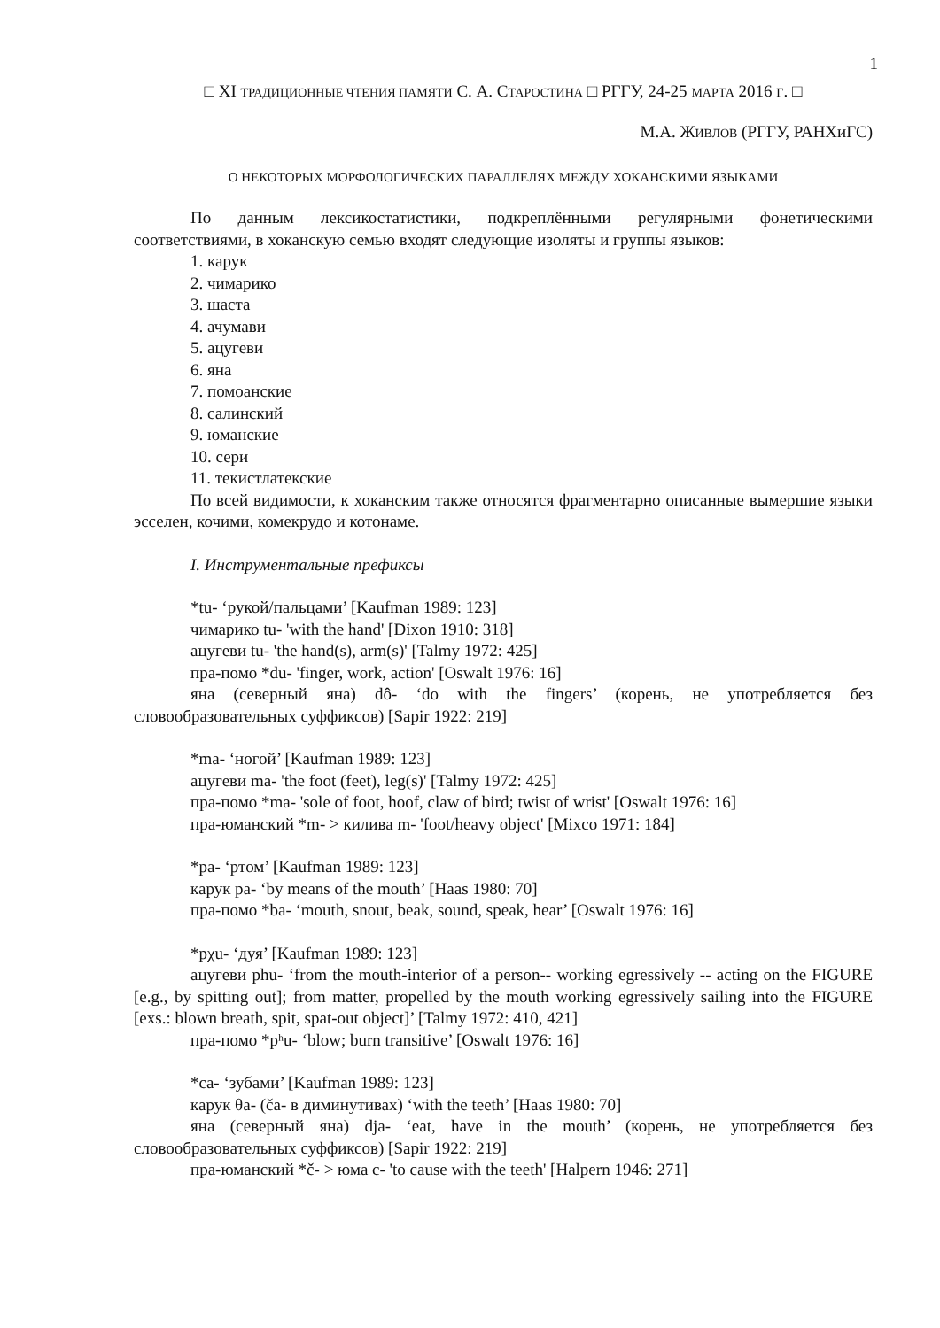1
□ XI ТРАДИЦИОННЫЕ ЧТЕНИЯ ПАМЯТИ С. А. СТАРОСТИНА □ РГГУ, 24-25 МАРТА 2016 Г. □
М.А. ЖИВЛОВ (РГГУ, РАНХиГС)
О НЕКОТОРЫХ МОРФОЛОГИЧЕСКИХ ПАРАЛЛЕЛЯХ МЕЖДУ ХОКАНСКИМИ ЯЗЫКАМИ
По данным лексикостатистики, подкреплёнными регулярными фонетическими соответствиями, в хоканскую семью входят следующие изоляты и группы языков:
1. карук
2. чимарико
3. шаста
4. ачумави
5. ацугеви
6. яна
7. помоанские
8. салинский
9. юманские
10. сери
11. текистлатекские
По всей видимости, к хоканским также относятся фрагментарно описанные вымершие языки эсселен, кочими, комекрудо и котонаме.
I. Инструментальные префиксы
*tu- ‘рукой/пальцами’ [Kaufman 1989: 123]
чимарико tu- 'with the hand' [Dixon 1910: 318]
ацугеви tu- 'the hand(s), arm(s)' [Talmy 1972: 425]
пра-помо *du- 'finger, work, action' [Oswalt 1976: 16]
яна (северный яна) dô- ‘do with the fingers’ (корень, не употребляется без словообразовательных суффиксов) [Sapir 1922: 219]
*ma- ‘ногой’ [Kaufman 1989: 123]
ацугеви ma- 'the foot (feet), leg(s)' [Talmy 1972: 425]
пра-помо *ma- 'sole of foot, hoof, claw of bird; twist of wrist' [Oswalt 1976: 16]
пра-юманский *m- > килива m- 'foot/heavy object' [Mixco 1971: 184]
*pa- ‘ртом’ [Kaufman 1989: 123]
карук pa- ‘by means of the mouth’ [Haas 1980: 70]
пра-помо *ba- ‘mouth, snout, beak, sound, speak, hear’ [Oswalt 1976: 16]
*pχu- ‘дуя’ [Kaufman 1989: 123]
ацугеви phu- ‘from the mouth-interior of a person-- working egressively -- acting on the FIGURE [e.g., by spitting out]; from matter, propelled by the mouth working egressively sailing into the FIGURE [exs.: blown breath, spit, spat-out object]’ [Talmy 1972: 410, 421]
пра-помо *pʰu- ‘blow; burn transitive’ [Oswalt 1976: 16]
*ca- ‘зубами’ [Kaufman 1989: 123]
карук θa- (ča- в диминутивах) ‘with the teeth’ [Haas 1980: 70]
яна (северный яна) dja- ‘eat, have in the mouth’ (корень, не употребляется без словообразовательных суффиксов) [Sapir 1922: 219]
пра-юманский *č- > юма c- 'to cause with the teeth' [Halpern 1946: 271]